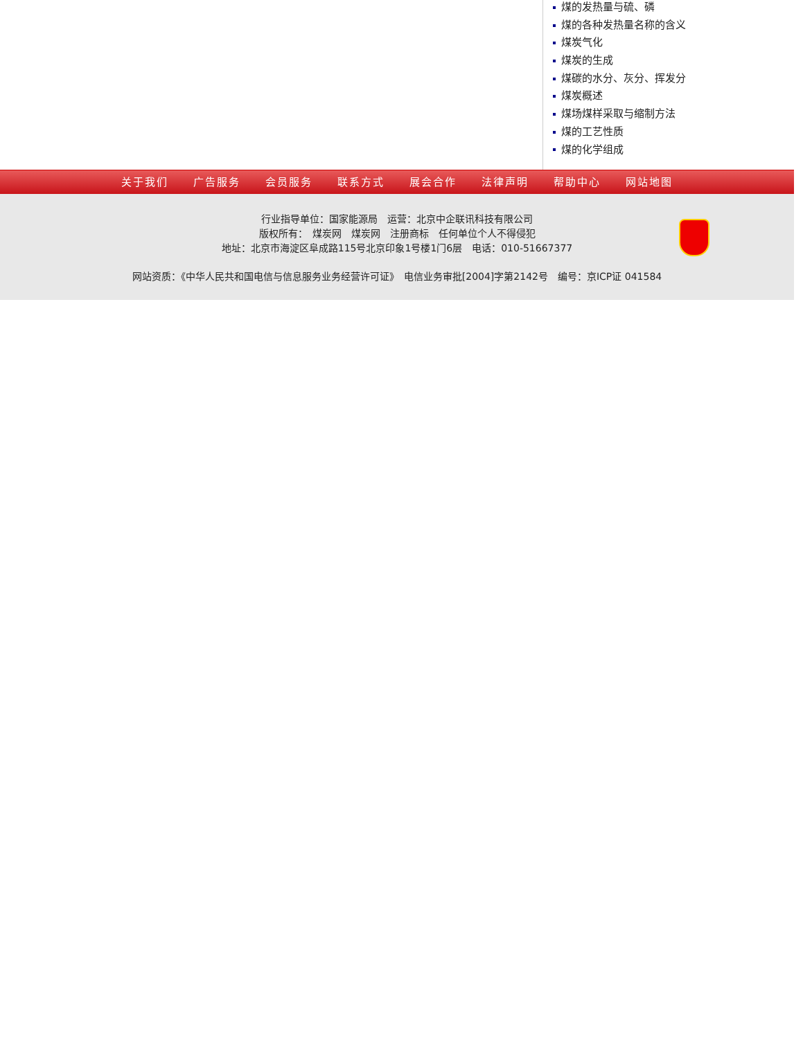煤的发热量与硫、磷
煤的各种发热量名称的含义
煤炭气化
煤炭的生成
煤碳的水分、灰分、挥发分
煤炭概述
煤场煤样采取与缩制方法
煤的工艺性质
煤的化学组成
关于我们 广告服务 会员服务 联系方式 展会合作 法律声明 帮助中心 网站地图
行业指导单位：国家能源局　运营：北京中企联讯科技有限公司
版权所有：　煤炭网　煤炭网　注册商标　任何单位个人不得侵犯
地址：北京市海淀区阜成路115号北京印象1号楼1门6层　电话：010-51667377
网站资质：《中华人民共和国电信与信息服务业务经营许可证》　电信业务审批[2004]字第2142号　编号：京ICP证 041584